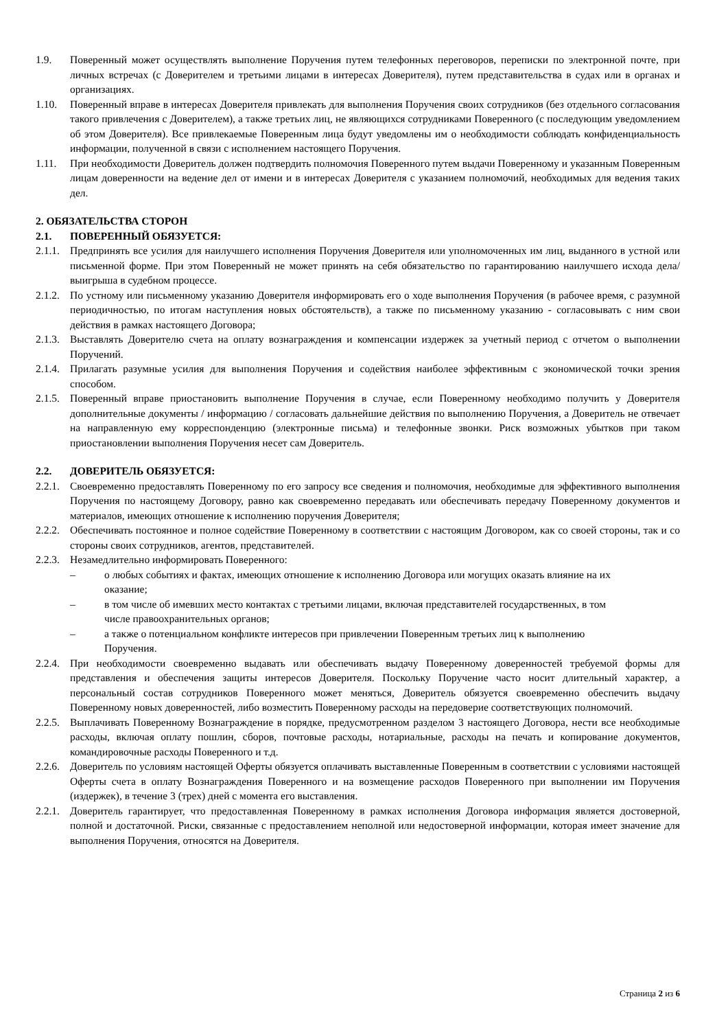1.9. Поверенный может осуществлять выполнение Поручения путем телефонных переговоров, переписки по электронной почте, при личных встречах (с Доверителем и третьими лицами в интересах Доверителя), путем представительства в судах или в органах и организациях.
1.10. Поверенный вправе в интересах Доверителя привлекать для выполнения Поручения своих сотрудников (без отдельного согласования такого привлечения с Доверителем), а также третьих лиц, не являющихся сотрудниками Поверенного (с последующим уведомлением об этом Доверителя). Все привлекаемые Поверенным лица будут уведомлены им о необходимости соблюдать конфиденциальность информации, полученной в связи с исполнением настоящего Поручения.
1.11. При необходимости Доверитель должен подтвердить полномочия Поверенного путем выдачи Поверенному и указанным Поверенным лицам доверенности на ведение дел от имени и в интересах Доверителя с указанием полномочий, необходимых для ведения таких дел.
2. ОБЯЗАТЕЛЬСТВА СТОРОН
2.1. ПОВЕРЕННЫЙ ОБЯЗУЕТСЯ:
2.1.1.
Предпринять все усилия для наилучшего исполнения Поручения Доверителя или уполномоченных им лиц, выданного в устной или письменной форме. При этом Поверенный не может принять на себя обязательство по гарантированию наилучшего исхода дела/выигрыша в судебном процессе.
2.1.2.
По устному или письменному указанию Доверителя информировать его о ходе выполнения Поручения (в рабочее время, с разумной периодичностью, по итогам наступления новых обстоятельств), а также по письменному указанию - согласовывать с ним свои действия в рамках настоящего Договора;
2.1.3.
Выставлять Доверителю счета на оплату вознаграждения и компенсации издержек за учетный период с отчетом о выполнении Поручений.
2.1.4.
Прилагать разумные усилия для выполнения Поручения и содействия наиболее эффективным с экономической точки зрения способом.
2.1.5.
Поверенный вправе приостановить выполнение Поручения в случае, если Поверенному необходимо получить у Доверителя дополнительные документы / информацию / согласовать дальнейшие действия по выполнению Поручения, а Доверитель не отвечает на направленную ему корреспонденцию (электронные письма) и телефонные звонки. Риск возможных убытков при таком приостановлении выполнения Поручения несет сам Доверитель.
2.2. ДОВЕРИТЕЛЬ ОБЯЗУЕТСЯ:
2.2.1.
Своевременно предоставлять Поверенному по его запросу все сведения и полномочия, необходимые для эффективного выполнения Поручения по настоящему Договору, равно как своевременно передавать или обеспечивать передачу Поверенному документов и материалов, имеющих отношение к исполнению поручения Доверителя;
2.2.2.
Обеспечивать постоянное и полное содействие Поверенному в соответствии с настоящим Договором, как со своей стороны, так и со стороны своих сотрудников, агентов, представителей.
2.2.3.
Незамедлительно информировать Поверенного:
– о любых событиях и фактах, имеющих отношение к исполнению Договора или могущих оказать влияние на их оказание;
– в том числе об имевших место контактах с третьими лицами, включая представителей государственных, в том числе правоохранительных органов;
– а также о потенциальном конфликте интересов при привлечении Поверенным третьих лиц к выполнению Поручения.
2.2.4.
При необходимости своевременно выдавать или обеспечивать выдачу Поверенному доверенностей требуемой формы для представления и обеспечения защиты интересов Доверителя. Поскольку Поручение часто носит длительный характер, а персональный состав сотрудников Поверенного может меняться, Доверитель обязуется своевременно обеспечить выдачу Поверенному новых доверенностей, либо возместить Поверенному расходы на передоверие соответствующих полномочий.
2.2.5.
Выплачивать Поверенному Вознаграждение в порядке, предусмотренном разделом 3 настоящего Договора, нести все необходимые расходы, включая оплату пошлин, сборов, почтовые расходы, нотариальные, расходы на печать и копирование документов, командировочные расходы Поверенного и т.д.
2.2.6.
Доверитель по условиям настоящей Оферты обязуется оплачивать выставленные Поверенным в соответствии с условиями настоящей Оферты счета в оплату Вознаграждения Поверенного и на возмещение расходов Поверенного при выполнении им Поручения (издержек), в течение 3 (трех) дней с момента его выставления.
2.2.1.
Доверитель гарантирует, что предоставленная Поверенному в рамках исполнения Договора информация является достоверной, полной и достаточной. Риски, связанные с предоставлением неполной или недостоверной информации, которая имеет значение для выполнения Поручения, относятся на Доверителя.
Страница 2 из 6